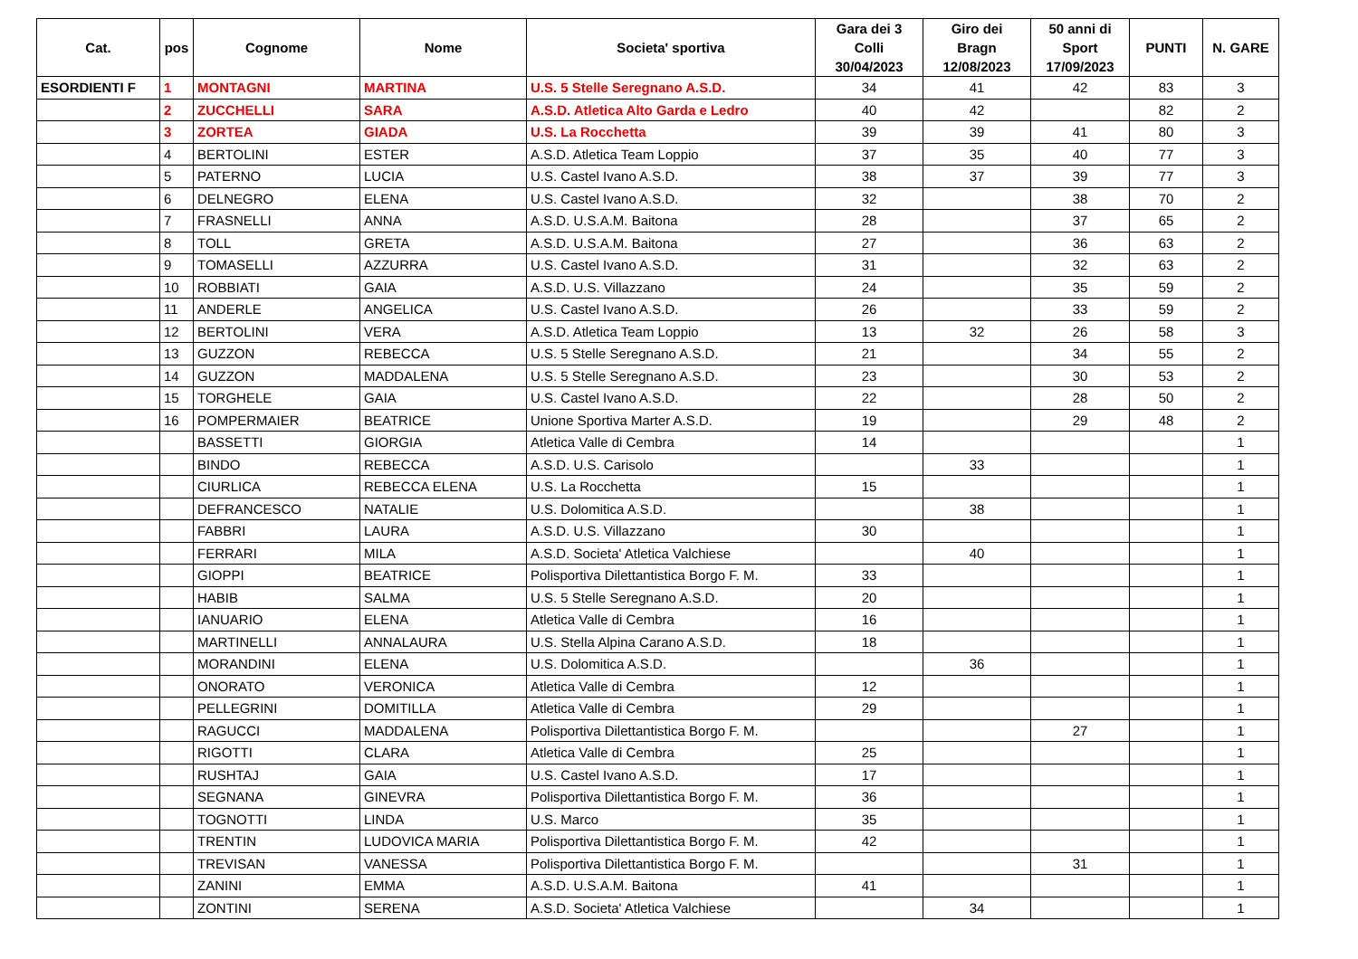| Cat. | pos | Cognome | Nome | Societa' sportiva | Gara dei 3 Colli 30/04/2023 | Giro dei Bragn 12/08/2023 | 50 anni di Sport 17/09/2023 | PUNTI | N. GARE |
| --- | --- | --- | --- | --- | --- | --- | --- | --- | --- |
| ESORDIENTI F | 1 | MONTAGNI | MARTINA | U.S. 5 Stelle Seregnano A.S.D. | 34 | 41 | 42 | 83 | 3 |
| | 2 | ZUCCHELLI | SARA | A.S.D. Atletica Alto Garda e Ledro | 40 | 42 | | 82 | 2 |
| | 3 | ZORTEA | GIADA | U.S. La Rocchetta | 39 | 39 | 41 | 80 | 3 |
| | 4 | BERTOLINI | ESTER | A.S.D. Atletica Team Loppio | 37 | 35 | 40 | 77 | 3 |
| | 5 | PATERNO | LUCIA | U.S. Castel Ivano A.S.D. | 38 | 37 | 39 | 77 | 3 |
| | 6 | DELNEGRO | ELENA | U.S. Castel Ivano A.S.D. | 32 | | 38 | 70 | 2 |
| | 7 | FRASNELLI | ANNA | A.S.D. U.S.A.M. Baitona | 28 | | 37 | 65 | 2 |
| | 8 | TOLL | GRETA | A.S.D. U.S.A.M. Baitona | 27 | | 36 | 63 | 2 |
| | 9 | TOMASELLI | AZZURRA | U.S. Castel Ivano A.S.D. | 31 | | 32 | 63 | 2 |
| | 10 | ROBBIATI | GAIA | A.S.D. U.S. Villazzano | 24 | | 35 | 59 | 2 |
| | 11 | ANDERLE | ANGELICA | U.S. Castel Ivano A.S.D. | 26 | | 33 | 59 | 2 |
| | 12 | BERTOLINI | VERA | A.S.D. Atletica Team Loppio | 13 | 32 | 26 | 58 | 3 |
| | 13 | GUZZON | REBECCA | U.S. 5 Stelle Seregnano A.S.D. | 21 | | 34 | 55 | 2 |
| | 14 | GUZZON | MADDALENA | U.S. 5 Stelle Seregnano A.S.D. | 23 | | 30 | 53 | 2 |
| | 15 | TORGHELE | GAIA | U.S. Castel Ivano A.S.D. | 22 | | 28 | 50 | 2 |
| | 16 | POMPERMAIER | BEATRICE | Unione Sportiva Marter A.S.D. | 19 | | 29 | 48 | 2 |
| | | BASSETTI | GIORGIA | Atletica Valle di Cembra | 14 | | | | 1 |
| | | BINDO | REBECCA | A.S.D. U.S. Carisolo | | 33 | | | 1 |
| | | CIURLICA | REBECCA ELENA | U.S. La Rocchetta | 15 | | | | 1 |
| | | DEFRANCESCO | NATALIE | U.S. Dolomitica A.S.D. | | 38 | | | 1 |
| | | FABBRI | LAURA | A.S.D. U.S. Villazzano | 30 | | | | 1 |
| | | FERRARI | MILA | A.S.D. Societa' Atletica Valchiese | | 40 | | | 1 |
| | | GIOPPI | BEATRICE | Polisportiva Dilettantistica Borgo F. M. | 33 | | | | 1 |
| | | HABIB | SALMA | U.S. 5 Stelle Seregnano A.S.D. | 20 | | | | 1 |
| | | IANUARIO | ELENA | Atletica Valle di Cembra | 16 | | | | 1 |
| | | MARTINELLI | ANNALAURA | U.S. Stella Alpina Carano A.S.D. | 18 | | | | 1 |
| | | MORANDINI | ELENA | U.S. Dolomitica A.S.D. | | 36 | | | 1 |
| | | ONORATO | VERONICA | Atletica Valle di Cembra | 12 | | | | 1 |
| | | PELLEGRINI | DOMITILLA | Atletica Valle di Cembra | 29 | | | | 1 |
| | | RAGUCCI | MADDALENA | Polisportiva Dilettantistica Borgo F. M. | | | 27 | | 1 |
| | | RIGOTTI | CLARA | Atletica Valle di Cembra | 25 | | | | 1 |
| | | RUSHTAJ | GAIA | U.S. Castel Ivano A.S.D. | 17 | | | | 1 |
| | | SEGNANA | GINEVRA | Polisportiva Dilettantistica Borgo F. M. | 36 | | | | 1 |
| | | TOGNOTTI | LINDA | U.S. Marco | 35 | | | | 1 |
| | | TRENTIN | LUDOVICA MARIA | Polisportiva Dilettantistica Borgo F. M. | 42 | | | | 1 |
| | | TREVISAN | VANESSA | Polisportiva Dilettantistica Borgo F. M. | | | 31 | | 1 |
| | | ZANINI | EMMA | A.S.D. U.S.A.M. Baitona | 41 | | | | 1 |
| | | ZONTINI | SERENA | A.S.D. Societa' Atletica Valchiese | | 34 | | | 1 |